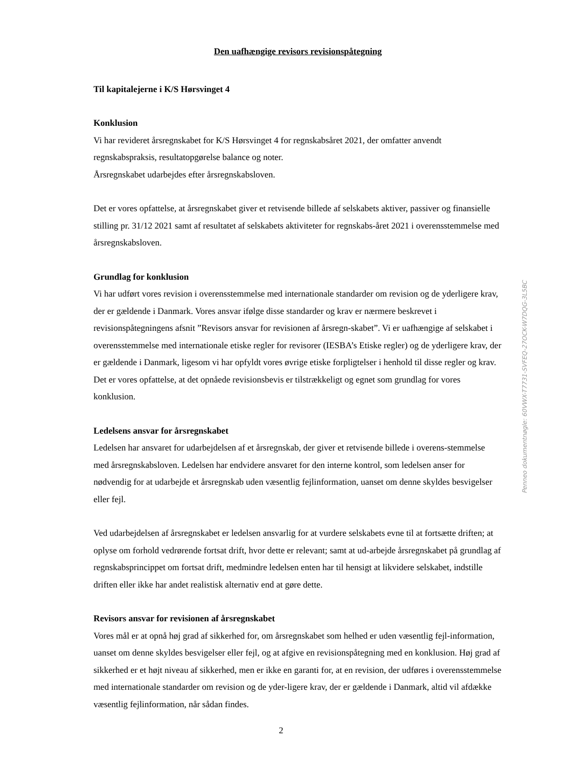Den uafhængige revisors revisionspåtegning
Til kapitalejerne i K/S Hørsvinget 4
Konklusion
Vi har revideret årsregnskabet for K/S Hørsvinget 4 for regnskabsåret 2021, der omfatter anvendt regnskabspraksis, resultatopgørelse balance og noter.
Årsregnskabet udarbejdes efter årsregnskabsloven.
Det er vores opfattelse, at årsregnskabet giver et retvisende billede af selskabets aktiver, passiver og finansielle stilling pr. 31/12 2021 samt af resultatet af selskabets aktiviteter for regnskabs-året 2021 i overensstemmelse med årsregnskabsloven.
Grundlag for konklusion
Vi har udført vores revision i overensstemmelse med internationale standarder om revision og de yderligere krav, der er gældende i Danmark. Vores ansvar ifølge disse standarder og krav er nærmere beskrevet i revisionspåtegningens afsnit ”Revisors ansvar for revisionen af årsregn-skabet”. Vi er uafhængige af selskabet i overensstemmelse med internationale etiske regler for revisorer (IESBA’s Etiske regler) og de yderligere krav, der er gældende i Danmark, ligesom vi har opfyldt vores øvrige etiske forpligtelser i henhold til disse regler og krav. Det er vores opfattelse, at det opnåede revisionsbevis er tilstrækkeligt og egnet som grundlag for vores konklusion.
Ledelsens ansvar for årsregnskabet
Ledelsen har ansvaret for udarbejdelsen af et årsregnskab, der giver et retvisende billede i overens-stemmelse med årsregnskabsloven. Ledelsen har endvidere ansvaret for den interne kontrol, som ledelsen anser for nødvendig for at udarbejde et årsregnskab uden væsentlig fejlinformation, uanset om denne skyldes besvigelser eller fejl.
Ved udarbejdelsen af årsregnskabet er ledelsen ansvarlig for at vurdere selskabets evne til at fortsætte driften; at oplyse om forhold vedrørende fortsat drift, hvor dette er relevant; samt at ud-arbejde årsregnskabet på grundlag af regnskabsprincippet om fortsat drift, medmindre ledelsen enten har til hensigt at likvidere selskabet, indstille driften eller ikke har andet realistisk alternativ end at gøre dette.
Revisors ansvar for revisionen af årsregnskabet
Vores mål er at opnå høj grad af sikkerhed for, om årsregnskabet som helhed er uden væsentlig fejl-information, uanset om denne skyldes besvigelser eller fejl, og at afgive en revisionspåtegning med en konklusion. Høj grad af sikkerhed er et højt niveau af sikkerhed, men er ikke en garanti for, at en revision, der udføres i overensstemmelse med internationale standarder om revision og de yder-ligere krav, der er gældende i Danmark, altid vil afdække væsentlig fejlinformation, når sådan findes.
2
Penneo dokumentnøgle: 60VWX-T7731-SVFEQ-27OCK-W7DQG-3L5BC